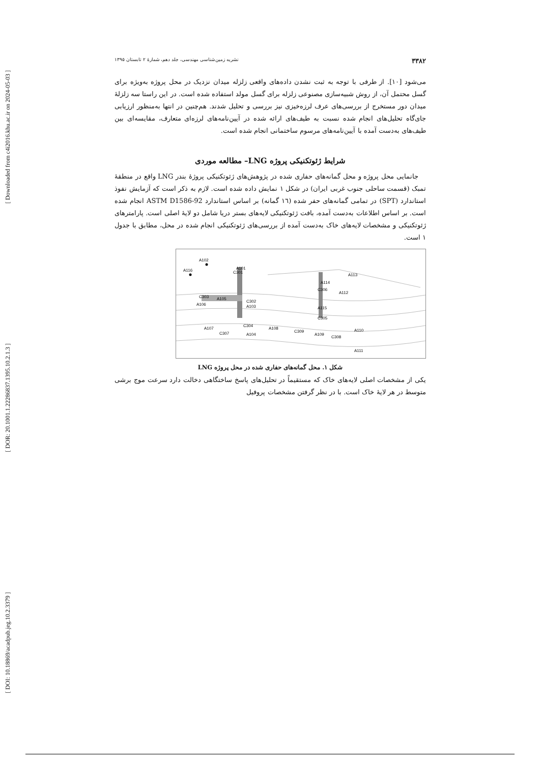[ Downloaded from c4i2016.khu.ac.ir on 2024-05-03 ]
[ DOR: 20.1001.1.22286837.1395.10.2.1.3 ]
[ DOI: 10.18869/acadpub.jeg.10.2.3379 ]
۳۳۸۲ نشریه زمین‌شناسی مهندسی، جلد دهم، شمارهٔ ۲ تابستان ۱۳۹۵
می‌شود [۱۰]. از طرفی با توجه به ثبت نشدن داده‌های واقعی زلزله میدان نزدیک در محل پروژه به‌ویژه برای گسل محتمل آن، از روش شبیه‌سازی مصنوعی زلزله برای گسل مولد استفاده شده است. در این راستا سه زلزلهٔ میدان دور مستخرج از بررسی‌های عرف لرزه‌خیزی نیز بررسی و تحلیل شدند. هم‌چنین در انتها به‌منظور ارزیابی جای‌گاه تحلیل‌های انجام شده نسبت به طیف‌های ارائه شده در آیین‌نامه‌های لرزه‌ای متعارف، مقایسه‌ای بین طیف‌های به‌دست آمده با آیین‌نامه‌های مرسوم ساختمانی انجام شده است.
شرایط ژئوتکنیکی پروژه LNG– مطالعه موردی
جانمایی محل پروژه و محل گمانه‌های حفاری شده در پژوهش‌های ژئوتکنیکی پروژهٔ بندر LNG واقع در منطقهٔ تمبک (قسمت ساحلی جنوب غربی ایران) در شکل ۱ نمایش داده شده است. لازم به ذکر است که آزمایش نفوذ استاندارد (SPT) در تمامی گمانه‌های حفر شده (۱٦ گمانه) بر اساس استاندارد ASTM D1586-92 انجام شده است. بر اساس اطلاعات به‌دست آمده، بافت ژئوتکنیکی لایه‌های بستر دریا شامل دو لایهٔ اصلی است. پارامترهای ژئوتکنیکی و مشخصات لایه‌های خاک به‌دست آمده از بررسی‌های ژئوتکنیکی انجام شده در محل، مطابق با جدول ۱ است.
A102
A116
C301
A101
C303
A105
A106
C302
A103
A113
A114
C306
A112
A115
C305
A107
C307
C304
A104
A108
C309
A109
C308
A110
A111
شکل ۱. محل گمانه‌های حفاری شده در محل پروژه LNG
یکی از مشخصات اصلی لایه‌های خاک که مستقیماً در تحلیل‌های پاسخ ساختگاهی دخالت دارد سرعت موج برشی متوسط در هر لایهٔ خاک است. با در نظر گرفتن مشخصات پروفیل